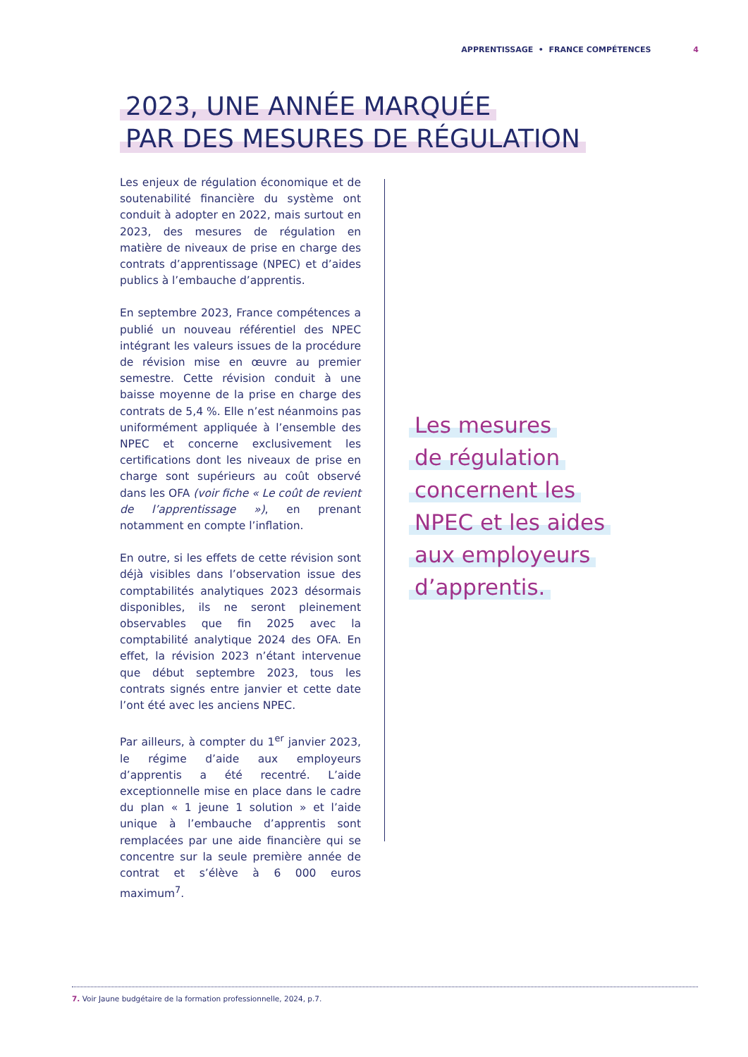APPRENTISSAGE • FRANCE COMPÉTENCES 4
2023, UNE ANNÉE MARQUÉE
PAR DES MESURES DE RÉGULATION
Les enjeux de régulation économique et de soutenabilité financière du système ont conduit à adopter en 2022, mais surtout en 2023, des mesures de régulation en matière de niveaux de prise en charge des contrats d’apprentissage (NPEC) et d’aides publics à l’embauche d’apprentis.
En septembre 2023, France compétences a publié un nouveau référentiel des NPEC intégrant les valeurs issues de la procédure de révision mise en œuvre au premier semestre. Cette révision conduit à une baisse moyenne de la prise en charge des contrats de 5,4 %. Elle n’est néanmoins pas uniformément appliquée à l’ensemble des NPEC et concerne exclusivement les certifications dont les niveaux de prise en charge sont supérieurs au coût observé dans les OFA (voir fiche « Le coût de revient de l’apprentissage »), en prenant notamment en compte l’inflation.
En outre, si les effets de cette révision sont déjà visibles dans l’observation issue des comptabilités analytiques 2023 désormais disponibles, ils ne seront pleinement observables que fin 2025 avec la comptabilité analytique 2024 des OFA. En effet, la révision 2023 n’étant intervenue que début septembre 2023, tous les contrats signés entre janvier et cette date l’ont été avec les anciens NPEC.
Par ailleurs, à compter du 1<sup>er</sup> janvier 2023, le régime d’aide aux employeurs d’apprentis a été recentré. L’aide exceptionnelle mise en place dans le cadre du plan « 1 jeune 1 solution » et l’aide unique à l’embauche d’apprentis sont remplacées par une aide financière qui se concentre sur la seule première année de contrat et s’élève à 6 000 euros maximum<sup>7</sup>.
Les mesures
de régulation
concernent les
NPEC et les aides
aux employeurs
d’apprentis.
7. Voir Jaune budgétaire de la formation professionnelle, 2024, p.7.